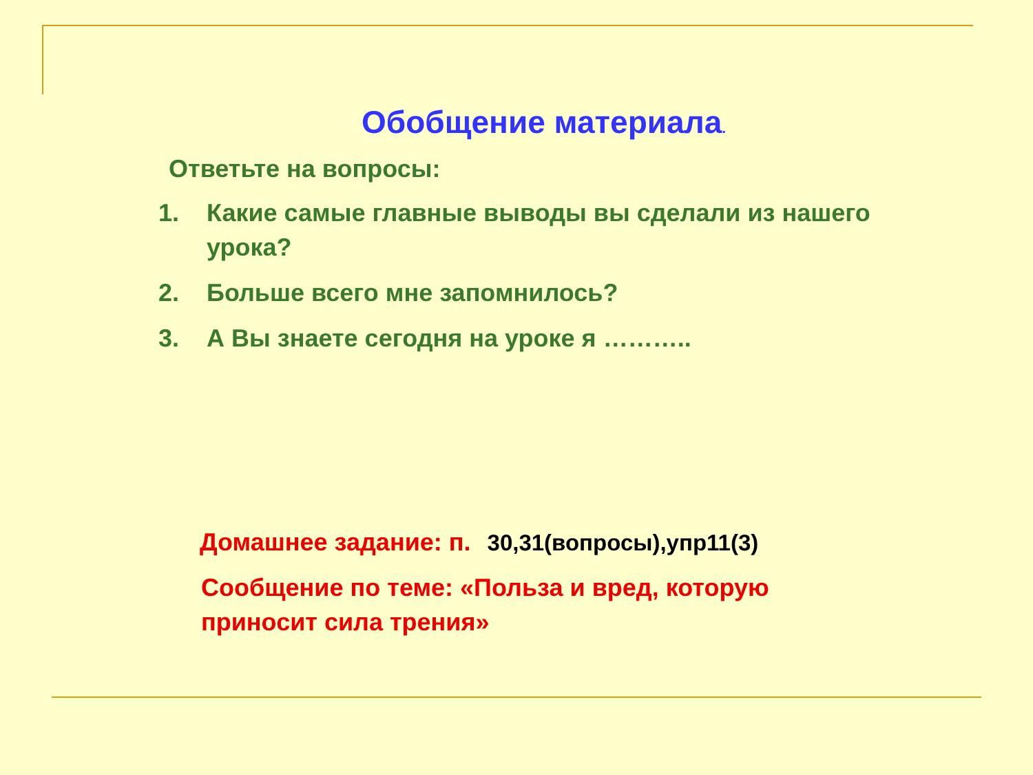Обобщение материала.
Ответьте на вопросы:
1. Какие самые главные выводы вы сделали из нашего урока?
2. Больше всего мне запомнилось?
3. А Вы знаете сегодня на уроке я ………..
Домашнее задание: п. 30,31(вопросы),упр11(3)
Сообщение по теме: «Польза и вред, которую приносит сила трения»